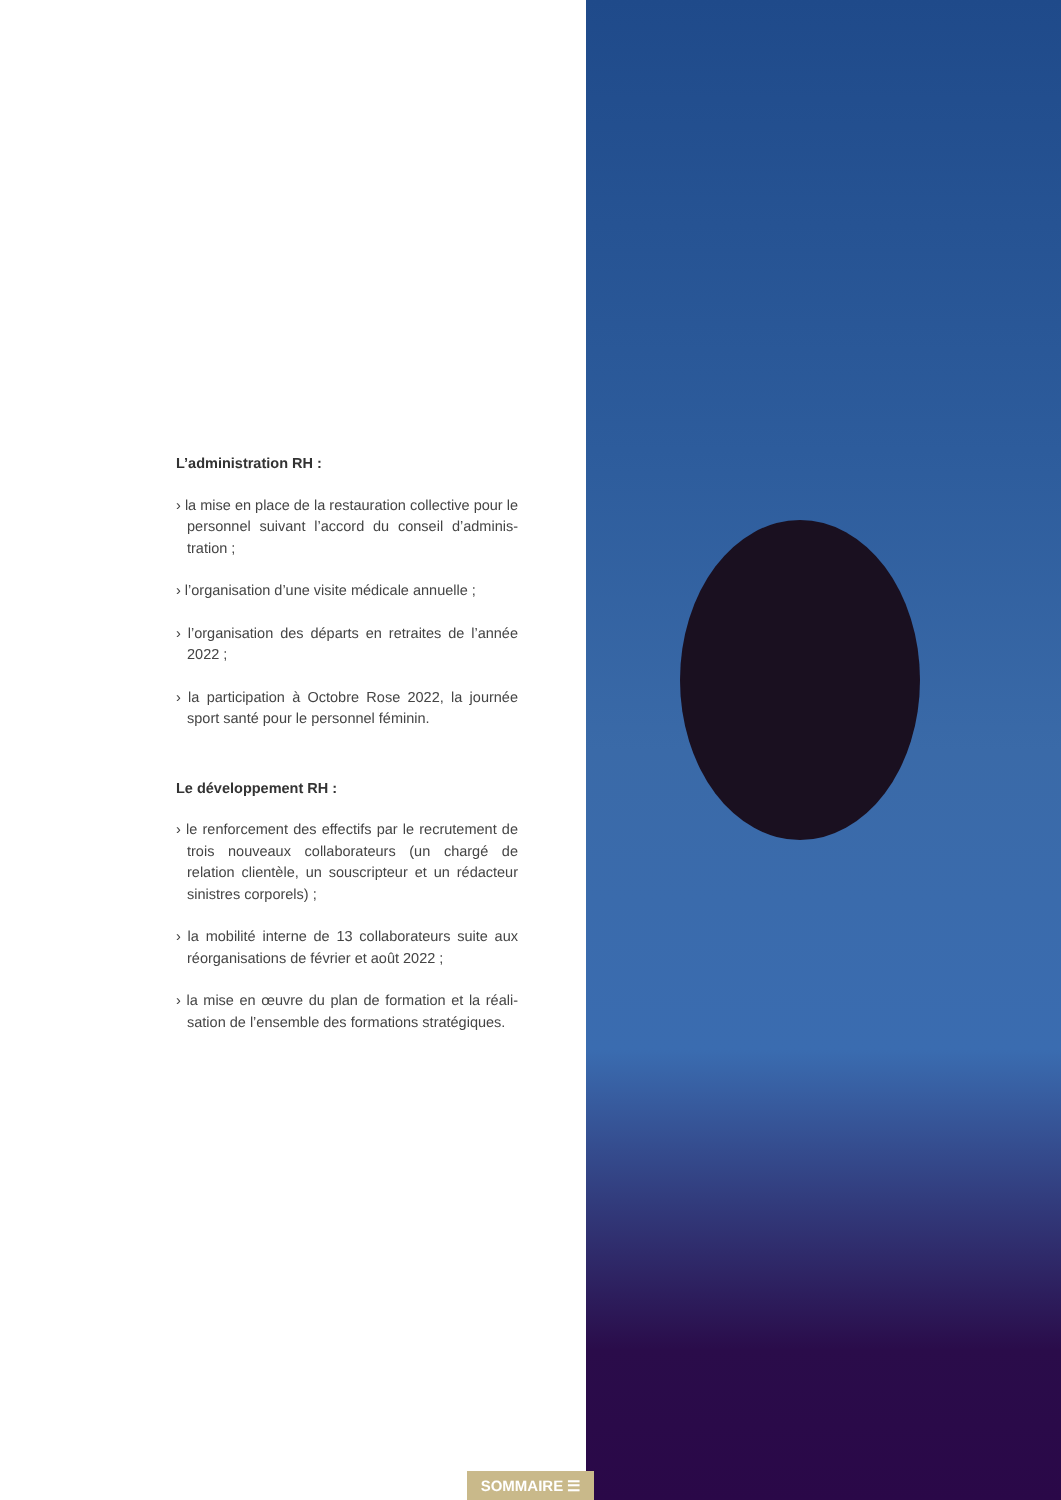L’administration RH :
› la mise en place de la restauration collective pour le personnel suivant l’accord du conseil d’adminis-tration ;
› l’organisation d’une visite médicale annuelle ;
› l’organisation des départs en retraites de l’année 2022 ;
› la participation à Octobre Rose 2022, la journée sport santé pour le personnel féminin.
Le développement RH :
› le renforcement des effectifs par le recrutement de trois nouveaux collaborateurs (un chargé de relation clientèle, un souscripteur et un rédacteur sinistres corporels) ;
› la mobilité interne de 13 collaborateurs suite aux réorganisations de février et août 2022 ;
› la mise en œuvre du plan de formation et la réali-sation de l’ensemble des formations stratégiques.
SOMMAIRE ☰